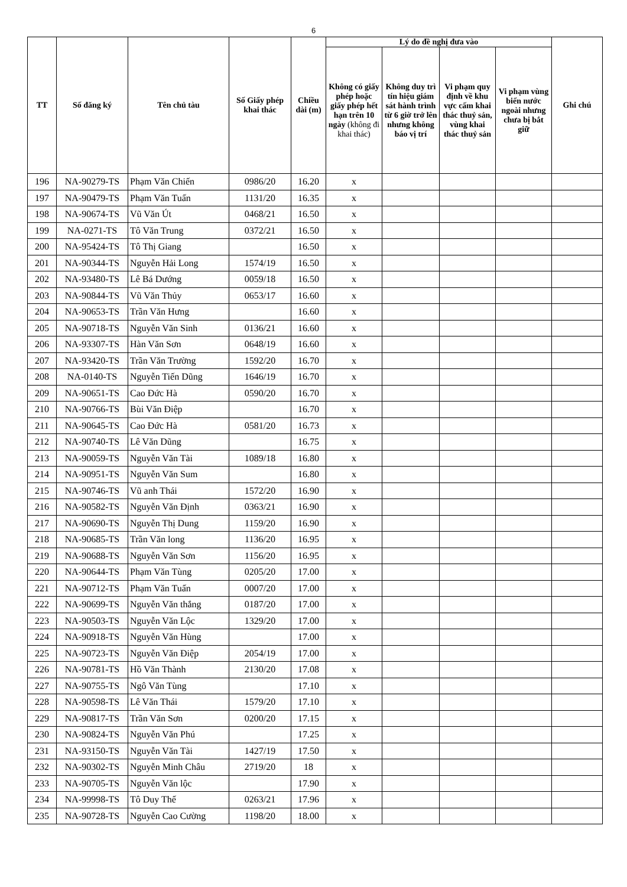6
| TT | Số đăng ký | Tên chủ tàu | Số Giấy phép khai thác | Chiều dài (m) | Lý do đề nghị đưa vào | | | | Ghi chú |
| --- | --- | --- | --- | --- | --- | --- | --- | --- | --- |
| | | | | | Không có giấy phép hoặc giấy phép hết hạn trên 10 ngày (không đi khai thác) | Không duy trì tín hiệu giám sát hành trình từ 6 giờ trở lên nhưng không báo vị trí | Vi phạm quy định về khu vực cấm khai thác thuỷ sản, vùng khai thác thuỷ sản | Vi phạm vùng biển nước ngoài nhưng chưa bị bắt giữ | |
| 196 | NA-90279-TS | Phạm Văn Chiến | 0986/20 | 16.20 | x | | | | |
| 197 | NA-90479-TS | Phạm Văn Tuấn | 1131/20 | 16.35 | x | | | | |
| 198 | NA-90674-TS | Vũ Văn Út | 0468/21 | 16.50 | x | | | | |
| 199 | NA-0271-TS | Tô Văn Trung | 0372/21 | 16.50 | x | | | | |
| 200 | NA-95424-TS | Tô Thị Giang | | 16.50 | x | | | | |
| 201 | NA-90344-TS | Nguyễn Hải Long | 1574/19 | 16.50 | x | | | | |
| 202 | NA-93480-TS | Lê Bá Dướng | 0059/18 | 16.50 | x | | | | |
| 203 | NA-90844-TS | Vũ Văn Thủy | 0653/17 | 16.60 | x | | | | |
| 204 | NA-90653-TS | Trần Văn Hưng | | 16.60 | x | | | | |
| 205 | NA-90718-TS | Nguyễn Văn Sinh | 0136/21 | 16.60 | x | | | | |
| 206 | NA-93307-TS | Hàn Văn Sơn | 0648/19 | 16.60 | x | | | | |
| 207 | NA-93420-TS | Trần Văn Trường | 1592/20 | 16.70 | x | | | | |
| 208 | NA-0140-TS | Nguyễn Tiến Dũng | 1646/19 | 16.70 | x | | | | |
| 209 | NA-90651-TS | Cao Đức Hà | 0590/20 | 16.70 | x | | | | |
| 210 | NA-90766-TS | Bùi Văn Điệp | | 16.70 | x | | | | |
| 211 | NA-90645-TS | Cao Đức Hà | 0581/20 | 16.73 | x | | | | |
| 212 | NA-90740-TS | Lê Văn Dũng | | 16.75 | x | | | | |
| 213 | NA-90059-TS | Nguyễn Văn Tài | 1089/18 | 16.80 | x | | | | |
| 214 | NA-90951-TS | Nguyễn Văn Sum | | 16.80 | x | | | | |
| 215 | NA-90746-TS | Vũ anh Thái | 1572/20 | 16.90 | x | | | | |
| 216 | NA-90582-TS | Nguyễn Văn Định | 0363/21 | 16.90 | x | | | | |
| 217 | NA-90690-TS | Nguyễn Thị Dung | 1159/20 | 16.90 | x | | | | |
| 218 | NA-90685-TS | Trần Văn long | 1136/20 | 16.95 | x | | | | |
| 219 | NA-90688-TS | Nguyễn Văn Sơn | 1156/20 | 16.95 | x | | | | |
| 220 | NA-90644-TS | Phạm Văn Tùng | 0205/20 | 17.00 | x | | | | |
| 221 | NA-90712-TS | Phạm Văn Tuấn | 0007/20 | 17.00 | x | | | | |
| 222 | NA-90699-TS | Nguyễn Văn thắng | 0187/20 | 17.00 | x | | | | |
| 223 | NA-90503-TS | Nguyễn Văn Lộc | 1329/20 | 17.00 | x | | | | |
| 224 | NA-90918-TS | Nguyễn Văn Hùng | | 17.00 | x | | | | |
| 225 | NA-90723-TS | Nguyễn Văn Điệp | 2054/19 | 17.00 | x | | | | |
| 226 | NA-90781-TS | Hồ Văn Thành | 2130/20 | 17.08 | x | | | | |
| 227 | NA-90755-TS | Ngô Văn Tùng | | 17.10 | x | | | | |
| 228 | NA-90598-TS | Lê Văn Thái | 1579/20 | 17.10 | x | | | | |
| 229 | NA-90817-TS | Trần Văn Sơn | 0200/20 | 17.15 | x | | | | |
| 230 | NA-90824-TS | Nguyễn Văn Phú | | 17.25 | x | | | | |
| 231 | NA-93150-TS | Nguyễn Văn Tài | 1427/19 | 17.50 | x | | | | |
| 232 | NA-90302-TS | Nguyễn Minh Châu | 2719/20 | 18 | x | | | | |
| 233 | NA-90705-TS | Nguyễn Văn lộc | | 17.90 | x | | | | |
| 234 | NA-99998-TS | Tô Duy Thế | 0263/21 | 17.96 | x | | | | |
| 235 | NA-90728-TS | Nguyễn Cao Cường | 1198/20 | 18.00 | x | | | | |